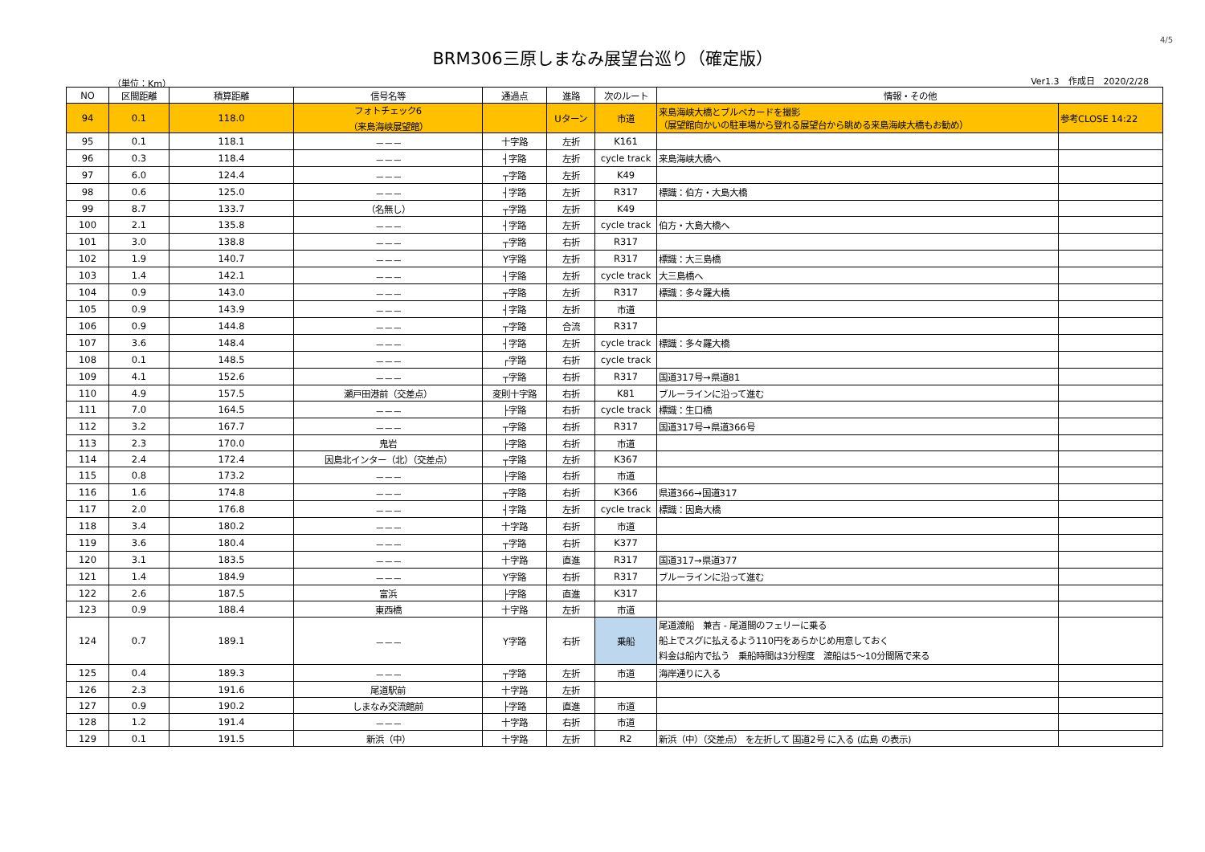4/5
BRM306三原しまなみ展望台巡り（確定版）
（単位：Km） Ver1.3　作成日　2020/2/28
| NO | 区間距離 | 積算距離 | 信号名等 | 通過点 | 進路 | 次のルート | 情報・その他 | |
| --- | --- | --- | --- | --- | --- | --- | --- | --- |
| 94 | 0.1 | 118.0 | フォトチェック6 （来島海峡展望館） | | Uターン | 市道 | 来島海峡大橋とブルベカードを撮影 （展望館向かいの駐車場から登れる展望台から眺める来島海峡大橋もお勧め） | 参考CLOSE 14:22 |
| 95 | 0.1 | 118.1 | －－－ | 十字路 | 左折 | K161 | | |
| 96 | 0.3 | 118.4 | －－－ | ┤字路 | 左折 | cycle track | 来島海峡大橋へ | |
| 97 | 6.0 | 124.4 | －－－ | ┬字路 | 左折 | K49 | | |
| 98 | 0.6 | 125.0 | －－－ | ┤字路 | 左折 | R317 | 標識：伯方・大島大橋 | |
| 99 | 8.7 | 133.7 | （名無し） | ┬字路 | 左折 | K49 | | |
| 100 | 2.1 | 135.8 | －－－ | ┤字路 | 左折 | cycle track | 伯方・大島大橋へ | |
| 101 | 3.0 | 138.8 | －－－ | ┬字路 | 右折 | R317 | | |
| 102 | 1.9 | 140.7 | －－－ | Y字路 | 左折 | R317 | 標識：大三島橋 | |
| 103 | 1.4 | 142.1 | －－－ | ┤字路 | 左折 | cycle track | 大三島橋へ | |
| 104 | 0.9 | 143.0 | －－－ | ┬字路 | 左折 | R317 | 標識：多々羅大橋 | |
| 105 | 0.9 | 143.9 | －－－ | ┤字路 | 左折 | 市道 | | |
| 106 | 0.9 | 144.8 | －－－ | ┬字路 | 合流 | R317 | | |
| 107 | 3.6 | 148.4 | －－－ | ┤字路 | 左折 | cycle track | 標識：多々羅大橋 | |
| 108 | 0.1 | 148.5 | －－－ | ┌字路 | 右折 | cycle track | | |
| 109 | 4.1 | 152.6 | －－－ | ┬字路 | 右折 | R317 | 国道317号→県道81 | |
| 110 | 4.9 | 157.5 | 瀬戸田港前（交差点） | 変則十字路 | 右折 | K81 | ブルーラインに沿って進む | |
| 111 | 7.0 | 164.5 | －－－ | ├字路 | 右折 | cycle track | 標識：生口橋 | |
| 112 | 3.2 | 167.7 | －－－ | ┬字路 | 右折 | R317 | 国道317号→県道366号 | |
| 113 | 2.3 | 170.0 | 鬼岩 | ├字路 | 右折 | 市道 | | |
| 114 | 2.4 | 172.4 | 因島北インター（北）（交差点） | ┬字路 | 左折 | K367 | | |
| 115 | 0.8 | 173.2 | －－－ | ├字路 | 右折 | 市道 | | |
| 116 | 1.6 | 174.8 | －－－ | ┬字路 | 右折 | K366 | 県道366→国道317 | |
| 117 | 2.0 | 176.8 | －－－ | ┤字路 | 左折 | cycle track | 標識：因島大橋 | |
| 118 | 3.4 | 180.2 | －－－ | 十字路 | 右折 | 市道 | | |
| 119 | 3.6 | 180.4 | －－－ | ┬字路 | 右折 | K377 | | |
| 120 | 3.1 | 183.5 | －－－ | 十字路 | 直進 | R317 | 国道317→県道377 | |
| 121 | 1.4 | 184.9 | －－－ | Y字路 | 右折 | R317 | ブルーラインに沿って進む | |
| 122 | 2.6 | 187.5 | 富浜 | ├字路 | 直進 | K317 | | |
| 123 | 0.9 | 188.4 | 東西橋 | 十字路 | 左折 | 市道 | | |
| 124 | 0.7 | 189.1 | －－－ | Y字路 | 右折 | 乗船 | 尾道渡船 兼吉 - 尾道間のフェリーに乗る 船上でスグに払えるよう110円をあらかじめ用意しておく 料金は船内で払う 乗船時間は3分程度 渡船は5～10分間隔で来る | |
| 125 | 0.4 | 189.3 | －－－ | ┬字路 | 左折 | 市道 | 海岸通りに入る | |
| 126 | 2.3 | 191.6 | 尾道駅前 | 十字路 | 左折 | | | |
| 127 | 0.9 | 190.2 | しまなみ交流館前 | ├字路 | 直進 | 市道 | | |
| 128 | 1.2 | 191.4 | －－－ | 十字路 | 右折 | 市道 | | |
| 129 | 0.1 | 191.5 | 新浜（中） | 十字路 | 左折 | R2 | 新浜（中）（交差点） を左折して 国道2号 に入る (広島 の表示) | |